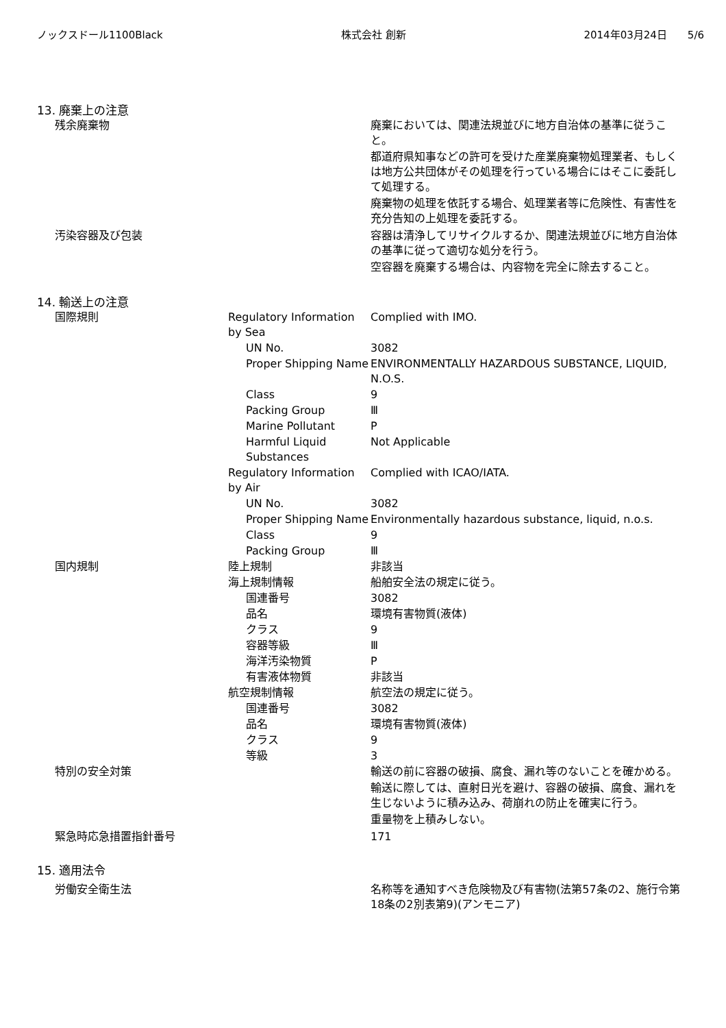ノックスドール1100Black 株式会社 創新 2014年03月24日　　5/6
13. 廃棄上の注意
| 残余廃棄物 | | 廃棄においては、関連法規並びに地方自治体の基準に従うこと。 都道府県知事などの許可を受けた産業廃棄物処理業者、もしくは地方公共団体がその処理を行っている場合にはそこに委託して処理する。 廃棄物の処理を依託する場合、処理業者等に危険性、有害性を充分告知の上処理を委託する。 |
| 汚染容器及び包装 | | 容器は清浄してリサイクルするか、関連法規並びに地方自治体の基準に従って適切な処分を行う。 空容器を廃棄する場合は、内容物を完全に除去すること。 |
14. 輸送上の注意
| 国際規則 | Regulatory Information by Sea | Complied with IMO. |
| | UN No. | 3082 |
| | Proper Shipping Name | ENVIRONMENTALLY HAZARDOUS SUBSTANCE, LIQUID, N.O.S. |
| | Class | 9 |
| | Packing Group | Ⅲ |
| | Marine Pollutant | P |
| | Harmful Liquid Substances | Not Applicable |
| | Regulatory Information by Air | Complied with ICAO/IATA. |
| | UN No. | 3082 |
| | Proper Shipping Name | Environmentally hazardous substance, liquid, n.o.s. |
| | Class | 9 |
| | Packing Group | Ⅲ |
| 国内規制 | 陸上規制 | 非該当 |
| | 海上規制情報 | 船舶安全法の規定に従う。 |
| | 国連番号 | 3082 |
| | 品名 | 環境有害物質(液体) |
| | クラス | 9 |
| | 容器等級 | Ⅲ |
| | 海洋汚染物質 | P |
| | 有害液体物質 | 非該当 |
| | 航空規制情報 | 航空法の規定に従う。 |
| | 国連番号 | 3082 |
| | 品名 | 環境有害物質(液体) |
| | クラス | 9 |
| | 等級 | 3 |
| 特別の安全対策 | | 輸送の前に容器の破損、腐食、漏れ等のないことを確かめる。 輸送に際しては、直射日光を避け、容器の破損、腐食、漏れを生じないように積み込み、荷崩れの防止を確実に行う。 重量物を上積みしない。 |
| 緊急時応急措置指針番号 | | 171 |
15. 適用法令
| 労働安全衛生法 | | 名称等を通知すべき危険物及び有害物(法第57条の2、施行令第18条の2別表第9)(アンモニア) |